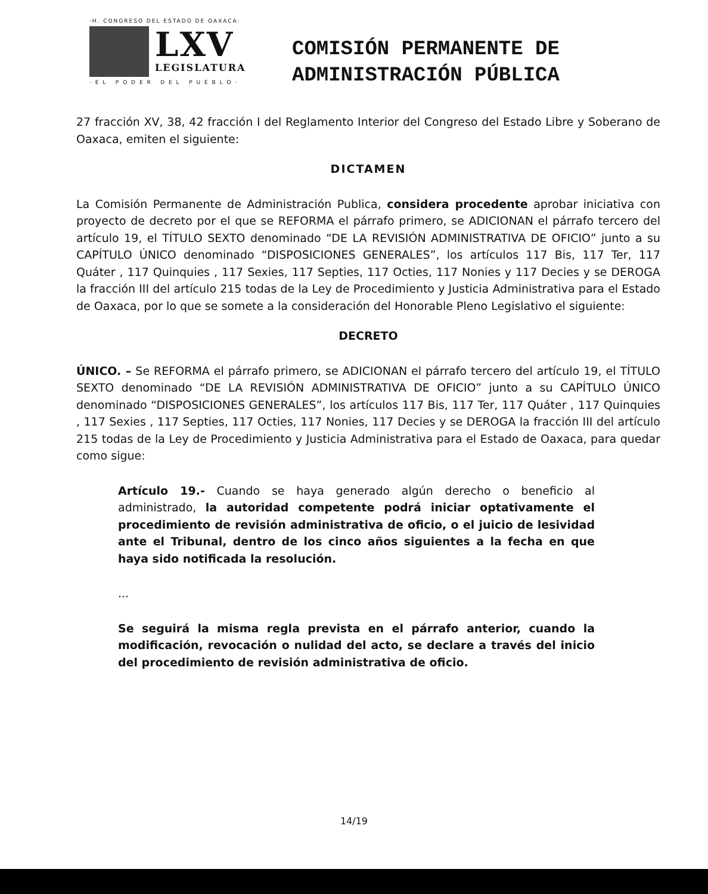·H. CONGRESO DEL ESTADO DE OAXACA·
LXV
LEGISLATURA
· E L P O D E R D E L P U E B L O ·
COMISIÓN PERMANENTE DE
ADMINISTRACIÓN PÚBLICA
27 fracción XV, 38, 42 fracción I del Reglamento Interior del Congreso del Estado Libre y Soberano de Oaxaca, emiten el siguiente:
DICTAMEN
La Comisión Permanente de Administración Publica, considera procedente aprobar iniciativa con proyecto de decreto por el que se REFORMA el párrafo primero, se ADICIONAN el párrafo tercero del artículo 19, el TÍTULO SEXTO denominado “DE LA REVISIÓN ADMINISTRATIVA DE OFICIO” junto a su CAPÍTULO ÚNICO denominado “DISPOSICIONES GENERALES”, los artículos 117 Bis, 117 Ter, 117 Quáter , 117 Quinquies , 117 Sexies, 117 Septies, 117 Octies, 117 Nonies y 117 Decies y se DEROGA la fracción III del artículo 215 todas de la Ley de Procedimiento y Justicia Administrativa para el Estado de Oaxaca, por lo que se somete a la consideración del Honorable Pleno Legislativo el siguiente:
DECRETO
ÚNICO. – Se REFORMA el párrafo primero, se ADICIONAN el párrafo tercero del artículo 19, el TÍTULO SEXTO denominado “DE LA REVISIÓN ADMINISTRATIVA DE OFICIO” junto a su CAPÍTULO ÚNICO denominado “DISPOSICIONES GENERALES”, los artículos 117 Bis, 117 Ter, 117 Quáter , 117 Quinquies , 117 Sexies , 117 Septies, 117 Octies, 117 Nonies, 117 Decies y se DEROGA la fracción III del artículo 215 todas de la Ley de Procedimiento y Justicia Administrativa para el Estado de Oaxaca, para quedar como sigue:
Artículo 19.- Cuando se haya generado algún derecho o beneficio al administrado, la autoridad competente podrá iniciar optativamente el procedimiento de revisión administrativa de oficio, o el juicio de lesividad ante el Tribunal, dentro de los cinco años siguientes a la fecha en que haya sido notificada la resolución.
...
Se seguirá la misma regla prevista en el párrafo anterior, cuando la modificación, revocación o nulidad del acto, se declare a través del inicio del procedimiento de revisión administrativa de oficio.
14/19